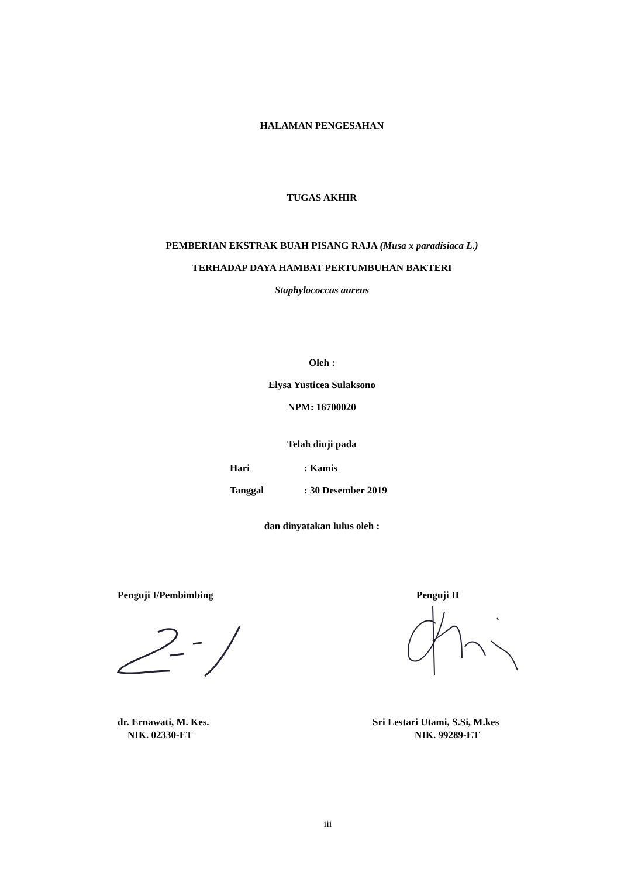HALAMAN PENGESAHAN
TUGAS AKHIR
PEMBERIAN EKSTRAK BUAH PISANG RAJA (Musa x paradisiaca L.)
TERHADAP DAYA HAMBAT PERTUMBUHAN BAKTERI
Staphylococcus aureus
Oleh :
Elysa Yusticea Sulaksono
NPM: 16700020
Telah diuji pada
Hari: Kamis
Tanggal: 30 Desember 2019
dan dinyatakan lulus oleh :
Penguji I/Pembimbing Penguji II
dr. Ernawati, M. Kes.
NIK. 02330-ET
Sri Lestari Utami, S.Si, M.kes
NIK. 99289-ET
iii